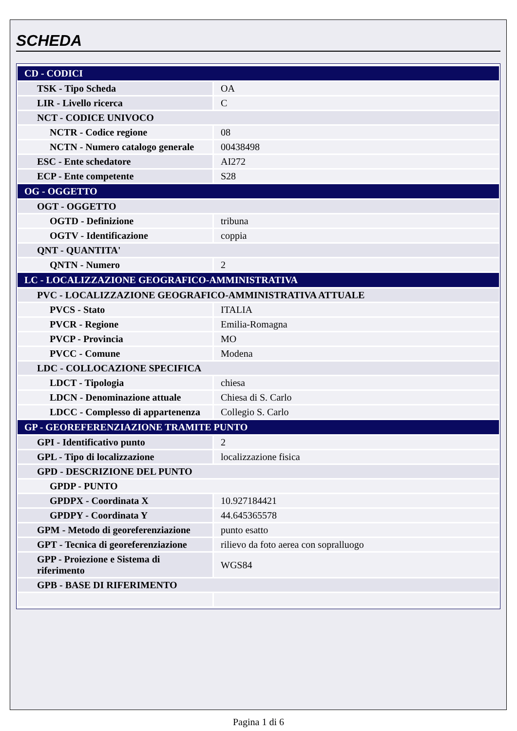SCHEDA
| CD - CODICI | |
| TSK - Tipo Scheda | OA |
| LIR - Livello ricerca | C |
| NCT - CODICE UNIVOCO | |
| NCTR - Codice regione | 08 |
| NCTN - Numero catalogo generale | 00438498 |
| ESC - Ente schedatore | AI272 |
| ECP - Ente competente | S28 |
| OG - OGGETTO | |
| OGT - OGGETTO | |
| OGTD - Definizione | tribuna |
| OGTV - Identificazione | coppia |
| QNT - QUANTITA' | |
| QNTN - Numero | 2 |
| LC - LOCALIZZAZIONE GEOGRAFICO-AMMINISTRATIVA | |
| PVC - LOCALIZZAZIONE GEOGRAFICO-AMMINISTRATIVA ATTUALE | |
| PVCS - Stato | ITALIA |
| PVCR - Regione | Emilia-Romagna |
| PVCP - Provincia | MO |
| PVCC - Comune | Modena |
| LDC - COLLOCAZIONE SPECIFICA | |
| LDCT - Tipologia | chiesa |
| LDCN - Denominazione attuale | Chiesa di S. Carlo |
| LDCC - Complesso di appartenenza | Collegio S. Carlo |
| GP - GEOREFERENZIAZIONE TRAMITE PUNTO | |
| GPI - Identificativo punto | 2 |
| GPL - Tipo di localizzazione | localizzazione fisica |
| GPD - DESCRIZIONE DEL PUNTO | |
| GPDP - PUNTO | |
| GPDPX - Coordinata X | 10.927184421 |
| GPDPY - Coordinata Y | 44.645365578 |
| GPM - Metodo di georeferenziazione | punto esatto |
| GPT - Tecnica di georeferenziazione | rilievo da foto aerea con sopralluogo |
| GPP - Proiezione e Sistema di riferimento | WGS84 |
| GPB - BASE DI RIFERIMENTO | |
Pagina 1 di 6